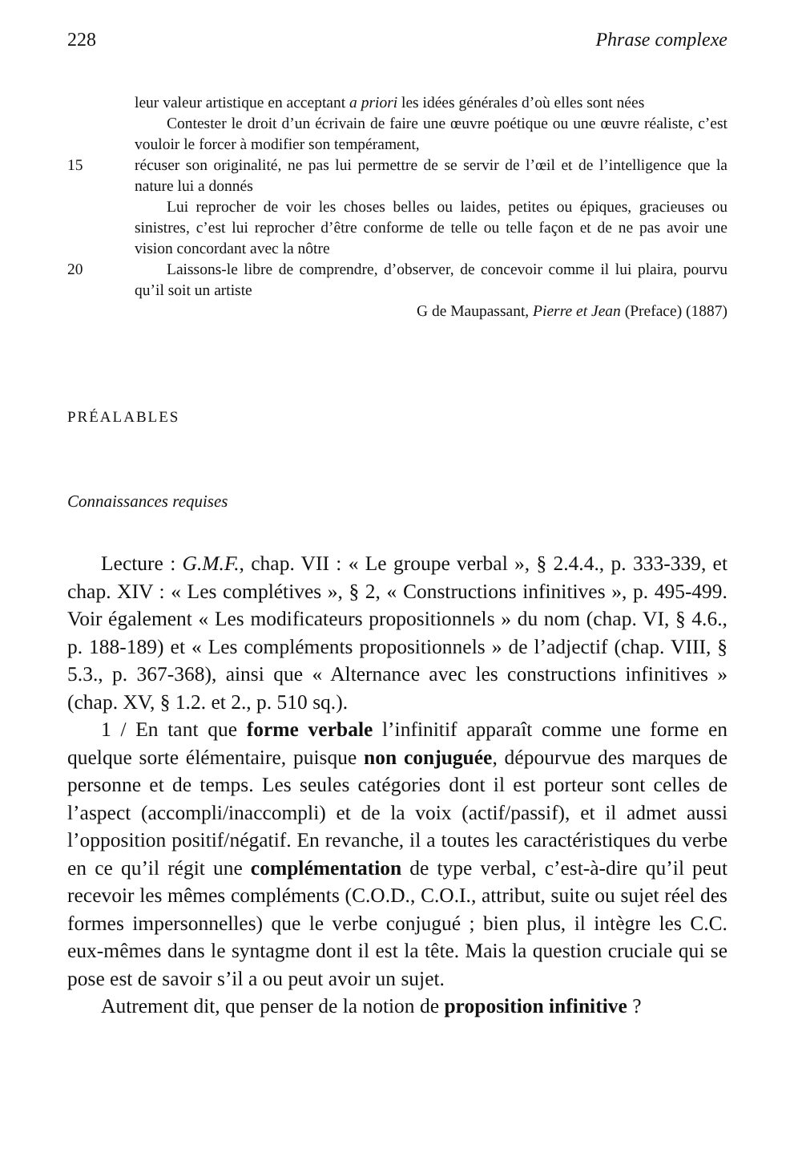228 Phrase complexe
leur valeur artistique en acceptant a priori les idées générales d’où elles sont nées
Contester le droit d’un écrivain de faire une œuvre poétique ou une œuvre réaliste, c’est vouloir le forcer à modifier son tempérament,
15 récuser son originalité, ne pas lui permettre de se servir de l’œil et de l’intelligence que la nature lui a donnés
Lui reprocher de voir les choses belles ou laides, petites ou épiques, gracieuses ou sinistres, c’est lui reprocher d’être conforme de telle ou telle façon et de ne pas avoir une vision concordant avec la nôtre
20 Laissons-le libre de comprendre, d’observer, de concevoir comme il lui plaira, pourvu qu’il soit un artiste
G de Maupassant, Pierre et Jean (Preface) (1887)
PRÉALABLES
Connaissances requises
Lecture : G.M.F., chap. VII : « Le groupe verbal », § 2.4.4., p. 333-339, et chap. XIV : « Les complétives », § 2, « Constructions infinitives », p. 495-499. Voir également « Les modificateurs propositionnels » du nom (chap. VI, § 4.6., p. 188-189) et « Les compléments propositionnels » de l’adjectif (chap. VIII, § 5.3., p. 367-368), ainsi que « Alternance avec les constructions infinitives » (chap. XV, § 1.2. et 2., p. 510 sq.).
1 / En tant que forme verbale l’infinitif apparaît comme une forme en quelque sorte élémentaire, puisque non conjuguée, dépourvue des marques de personne et de temps. Les seules catégories dont il est porteur sont celles de l’aspect (accompli/inaccompli) et de la voix (actif/passif), et il admet aussi l’opposition positif/négatif. En revanche, il a toutes les caractéristiques du verbe en ce qu’il régit une complémentation de type verbal, c’est-à-dire qu’il peut recevoir les mêmes compléments (C.O.D., C.O.I., attribut, suite ou sujet réel des formes impersonnelles) que le verbe conjugué ; bien plus, il intègre les C.C. eux-mêmes dans le syntagme dont il est la tête. Mais la question cruciale qui se pose est de savoir s’il a ou peut avoir un sujet.
Autrement dit, que penser de la notion de proposition infinitive ?